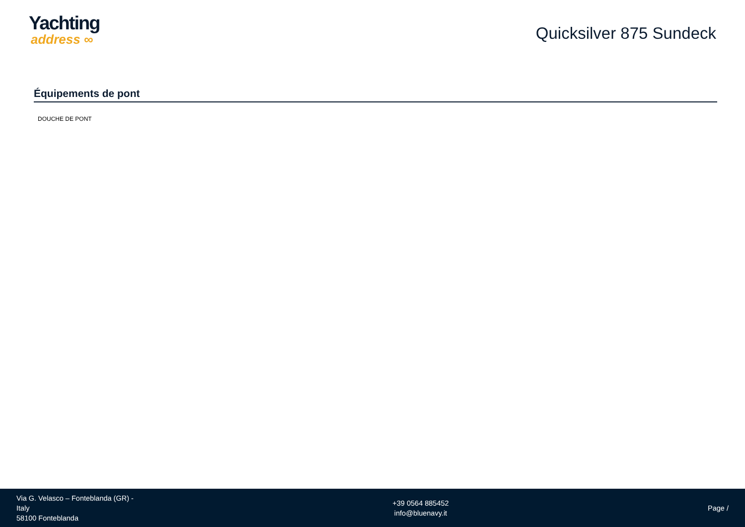Yachting
address ∞
Quicksilver 875 Sundeck
Équipements de pont
DOUCHE DE PONT
Via G. Velasco – Fonteblanda (GR) -
Italy
58100 Fonteblanda
+39 0564 885452
info@bluenavy.it
Page /